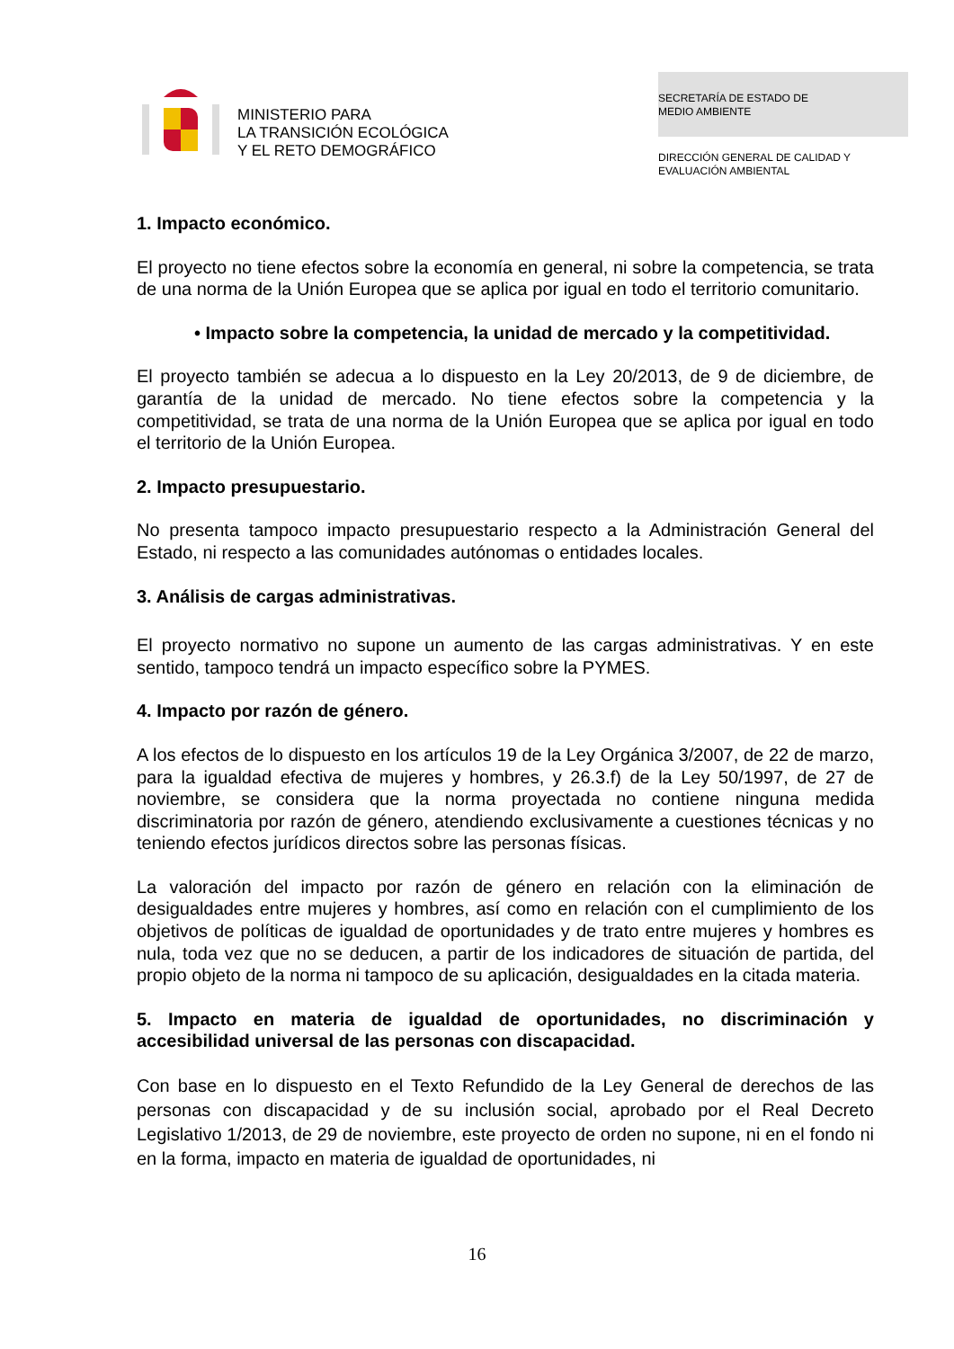MINISTERIO PARA
LA TRANSICIÓN ECOLÓGICA
Y EL RETO DEMOGRÁFICO
SECRETARÍA DE ESTADO DE
MEDIO AMBIENTE
DIRECCIÓN GENERAL DE CALIDAD Y
EVALUACIÓN AMBIENTAL
1. Impacto económico.
El proyecto no tiene efectos sobre la economía en general, ni sobre la competencia, se trata de una norma de la Unión Europea que se aplica por igual en todo el territorio comunitario.
• Impacto sobre la competencia, la unidad de mercado y la competitividad.
El proyecto también se adecua a lo dispuesto en la Ley 20/2013, de 9 de diciembre, de garantía de la unidad de mercado. No tiene efectos sobre la competencia y la competitividad, se trata de una norma de la Unión Europea que se aplica por igual en todo el territorio de la Unión Europea.
2. Impacto presupuestario.
No presenta tampoco impacto presupuestario respecto a la Administración General del Estado, ni respecto a las comunidades autónomas o entidades locales.
3. Análisis de cargas administrativas.
El proyecto normativo no supone un aumento de las cargas administrativas. Y en este sentido, tampoco tendrá un impacto específico sobre la PYMES.
4. Impacto por razón de género.
A los efectos de lo dispuesto en los artículos 19 de la Ley Orgánica 3/2007, de 22 de marzo, para la igualdad efectiva de mujeres y hombres, y 26.3.f) de la Ley 50/1997, de 27 de noviembre, se considera que la norma proyectada no contiene ninguna medida discriminatoria por razón de género, atendiendo exclusivamente a cuestiones técnicas y no teniendo efectos jurídicos directos sobre las personas físicas.
La valoración del impacto por razón de género en relación con la eliminación de desigualdades entre mujeres y hombres, así como en relación con el cumplimiento de los objetivos de políticas de igualdad de oportunidades y de trato entre mujeres y hombres es nula, toda vez que no se deducen, a partir de los indicadores de situación de partida, del propio objeto de la norma ni tampoco de su aplicación, desigualdades en la citada materia.
5. Impacto en materia de igualdad de oportunidades, no discriminación y accesibilidad universal de las personas con discapacidad.
Con base en lo dispuesto en el Texto Refundido de la Ley General de derechos de las personas con discapacidad y de su inclusión social, aprobado por el Real Decreto Legislativo 1/2013, de 29 de noviembre, este proyecto de orden no supone, ni en el fondo ni en la forma, impacto en materia de igualdad de oportunidades, ni
16